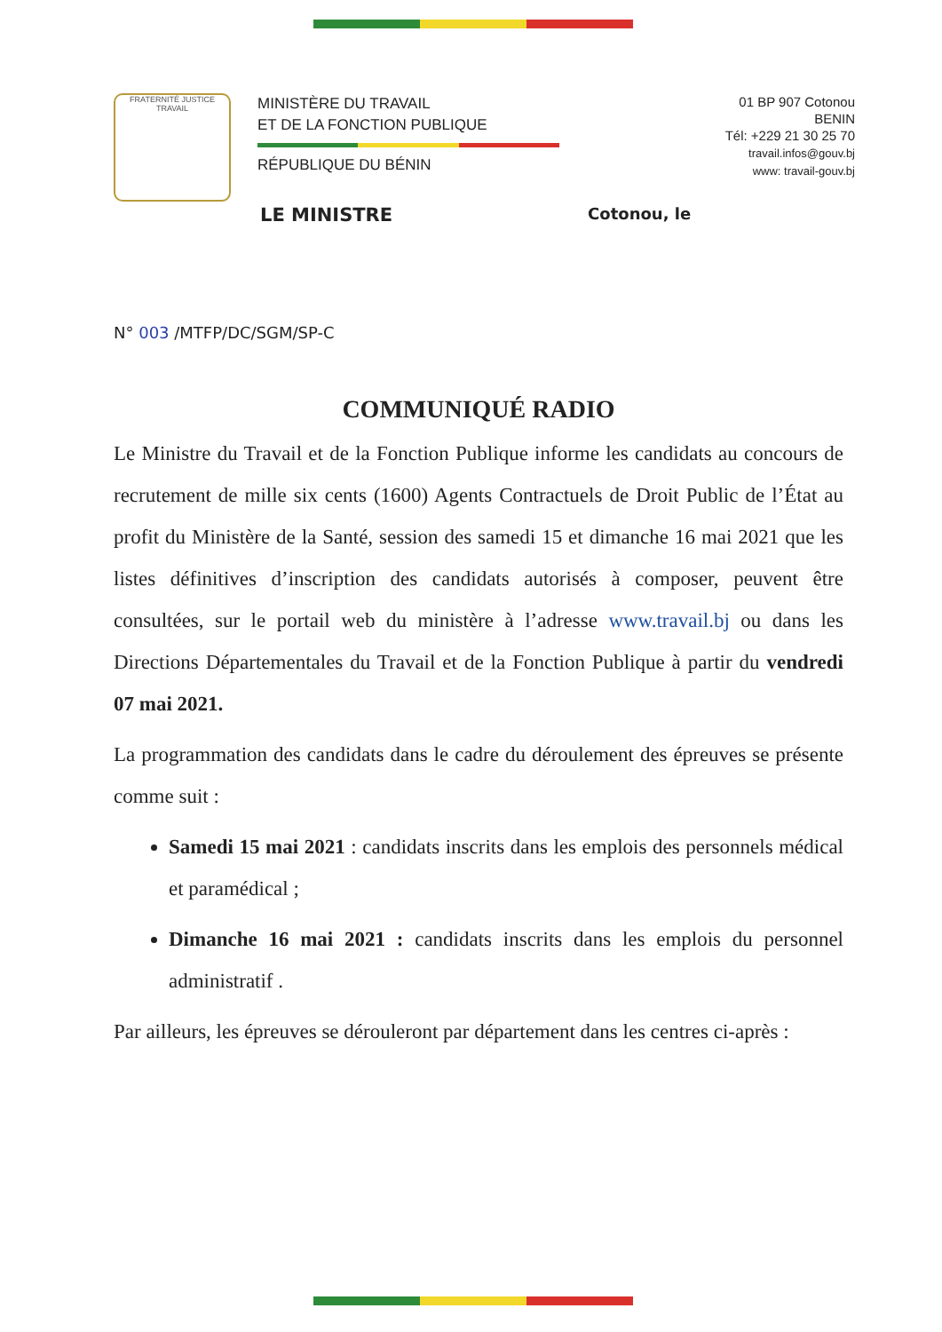FRATERNITÉ JUSTICE TRAVAIL
MINISTÈRE DU TRAVAIL
ET DE LA FONCTION PUBLIQUE
RÉPUBLIQUE DU BÉNIN
01 BP 907 Cotonou
BENIN
Tél: +229 21 30 25 70
travail.infos@gouv.bj
www: travail-gouv.bj
LE MINISTRE Cotonou, le
N° 003 /MTFP/DC/SGM/SP-C
COMMUNIQUÉ RADIO
Le Ministre du Travail et de la Fonction Publique informe les candidats au concours de recrutement de mille six cents (1600) Agents Contractuels de Droit Public de l’État au profit du Ministère de la Santé, session des samedi 15 et dimanche 16 mai 2021 que les listes définitives d’inscription des candidats autorisés à composer, peuvent être consultées, sur le portail web du ministère à l’adresse www.travail.bj ou dans les Directions Départementales du Travail et de la Fonction Publique à partir du vendredi 07 mai 2021.
La programmation des candidats dans le cadre du déroulement des épreuves se présente comme suit :
Samedi 15 mai 2021 : candidats inscrits dans les emplois des personnels médical et paramédical ;
Dimanche 16 mai 2021 : candidats inscrits dans les emplois du personnel administratif .
Par ailleurs, les épreuves se dérouleront par département dans les centres ci-après :